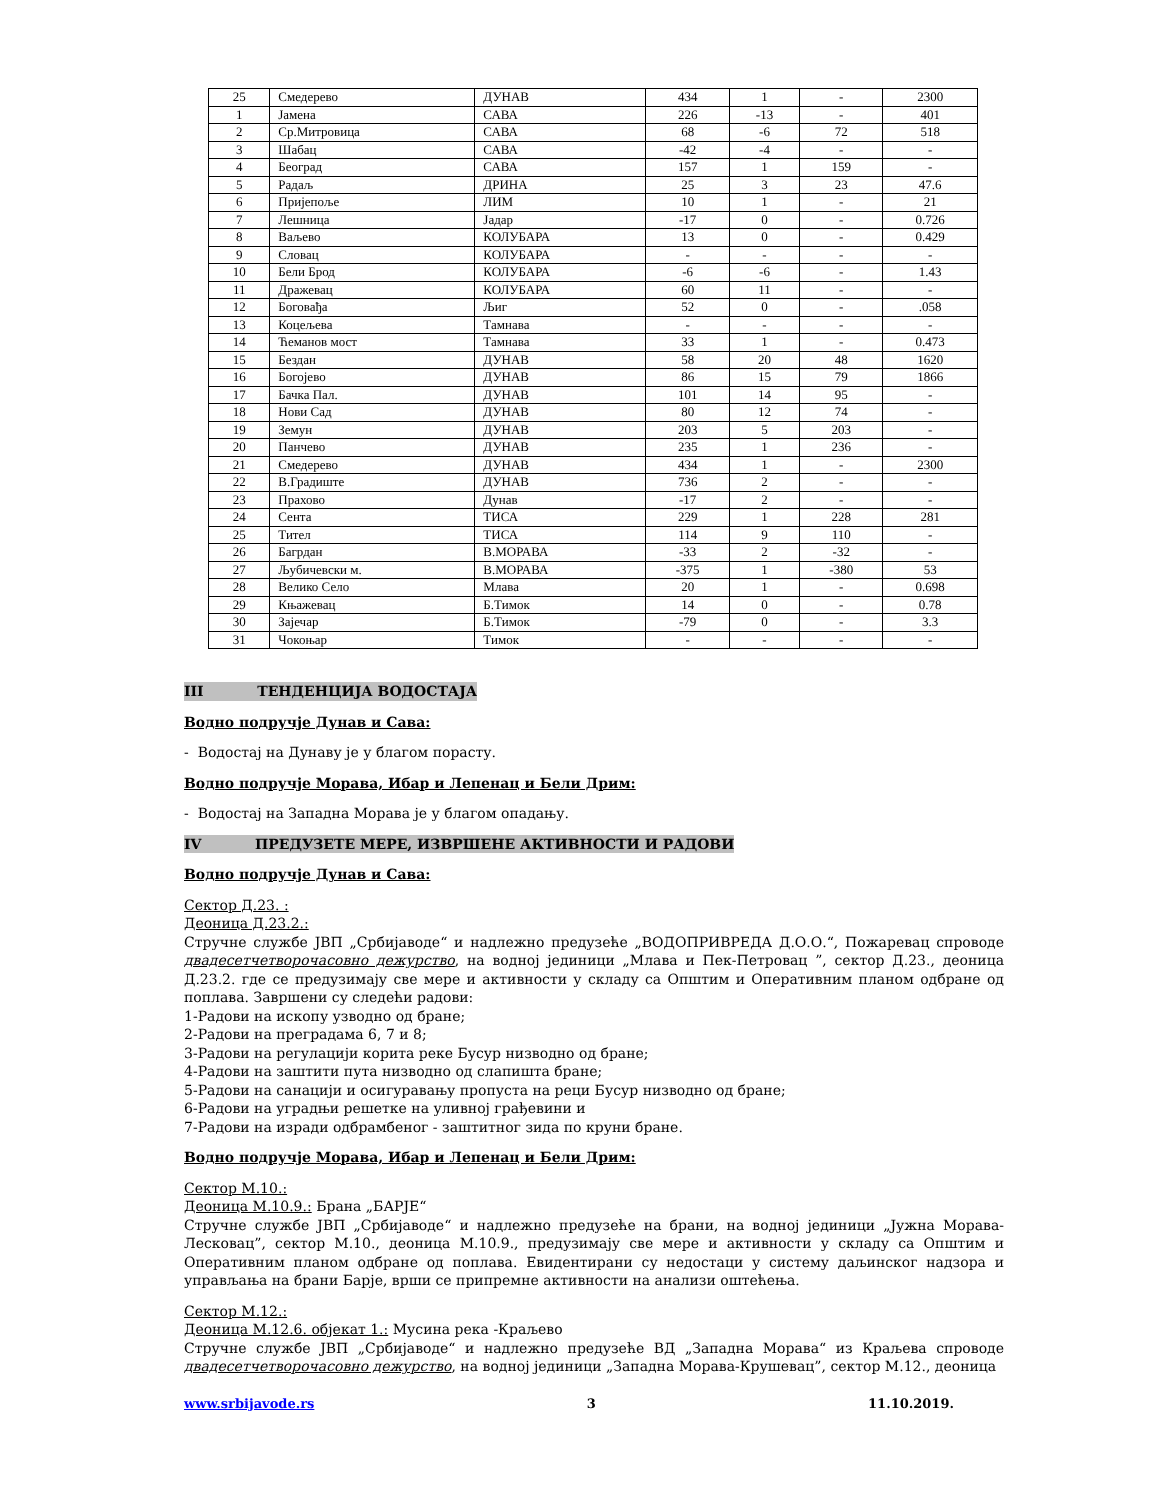| 25 | Смедерево | ДУНАВ | 434 | 1 | - | 2300 |
| 1 | Јамена | САВА | 226 | -13 | - | 401 |
| 2 | Ср.Митровица | САВА | 68 | -6 | 72 | 518 |
| 3 | Шабац | САВА | -42 | -4 | - | - |
| 4 | Београд | САВА | 157 | 1 | 159 | - |
| 5 | Радаљ | ДРИНА | 25 | 3 | 23 | 47.6 |
| 6 | Пријепоље | ЛИМ | 10 | 1 | - | 21 |
| 7 | Лешница | Јадар | -17 | 0 | - | 0.726 |
| 8 | Ваљево | КОЛУБАРА | 13 | 0 | - | 0.429 |
| 9 | Словац | КОЛУБАРА | - | - | - | - |
| 10 | Бели Брод | КОЛУБАРА | -6 | -6 | - | 1.43 |
| 11 | Дражевац | КОЛУБАРА | 60 | 11 | - | - |
| 12 | Боговађа | Љиг | 52 | 0 | - | .058 |
| 13 | Коцељева | Тамнава | - | - | - | - |
| 14 | Ћеманов мост | Тамнава | 33 | 1 | - | 0.473 |
| 15 | Бездан | ДУНАВ | 58 | 20 | 48 | 1620 |
| 16 | Богојево | ДУНАВ | 86 | 15 | 79 | 1866 |
| 17 | Бачка Пал. | ДУНАВ | 101 | 14 | 95 | - |
| 18 | Нови Сад | ДУНАВ | 80 | 12 | 74 | - |
| 19 | Земун | ДУНАВ | 203 | 5 | 203 | - |
| 20 | Панчево | ДУНАВ | 235 | 1 | 236 | - |
| 21 | Смедерево | ДУНАВ | 434 | 1 | - | 2300 |
| 22 | В.Градиште | ДУНАВ | 736 | 2 | - | - |
| 23 | Прахово | Дунав | -17 | 2 | - | - |
| 24 | Сента | ТИСА | 229 | 1 | 228 | 281 |
| 25 | Тител | ТИСА | 114 | 9 | 110 | - |
| 26 | Багрдан | В.МОРАВА | -33 | 2 | -32 | - |
| 27 | Љубичевски м. | В.МОРАВА | -375 | 1 | -380 | 53 |
| 28 | Велико Село | Млава | 20 | 1 | - | 0.698 |
| 29 | Књажевац | Б.Тимок | 14 | 0 | - | 0.78 |
| 30 | Зајечар | Б.Тимок | -79 | 0 | - | 3.3 |
| 31 | Чокоњар | Тимок | - | - | - | - |
III ТЕНДЕНЦИЈА ВОДОСТАЈА
Водно подручје Дунав и Сава:
- Водостај на Дунаву је у благом порасту.
Водно подручје Морава, Ибар и Лепенац и Бели Дрим:
- Водостај на Западна Морава је у благом опадању.
IV ПРЕДУЗЕТЕ МЕРЕ, ИЗВРШЕНЕ АКТИВНОСТИ И РАДОВИ
Водно подручје Дунав и Сава:
Сектор Д.23. :
Деоница Д.23.2.:
Стручне службе ЈВП „Србијаводе“ и надлежно предузеће „ВОДОПРИВРЕДА Д.О.О.“, Пожаревац спроводе двадесетчетворочасовно дежурство, на водној јединици „Млава и Пек-Петровац ”, сектор Д.23., деоница Д.23.2. где се предузимају све мере и активности у складу са Општим и Оперативним планом одбране од поплава. Завршени су следећи радови:
1-Радови на ископу узводно од бране;
2-Радови на преградама 6, 7 и 8;
3-Радови на регулацији корита реке Бусур низводно од бране;
4-Радови на заштити пута низводно од слапишта бране;
5-Радови на санацији и осигуравању пропуста на реци Бусур низводно од бране;
6-Радови на уградњи решетке на уливној грађевини и
7-Радови на изради одбрамбеног - заштитног зида по круни бране.
Водно подручје Морава, Ибар и Лепенац и Бели Дрим:
Сектор М.10.:
Деоница М.10.9.: Брана „БАРЈЕ“
Стручне службе ЈВП „Србијаводе“ и надлежно предузеће на брани, на водној јединици „Јужна Морава-Лесковац”, сектор М.10., деоница М.10.9., предузимају све мере и активности у складу са Општим и Оперативним планом одбране од поплава. Евидентирани су недостаци у систему даљинског надзора и управљања на брани Барје, врши се припремне активности на анализи оштећења.
Сектор М.12.:
Деоница М.12.6. објекат 1.: Мусина река -Краљево
Стручне службе ЈВП „Србијаводе“ и надлежно предузеће ВД „Западна Морава“ из Краљева спроводе двадесетчетворочасовно дежурство, на водној јединици „Западна Морава-Крушевац”, сектор М.12., деоница
www.srbijavode.rs 3 11.10.2019.